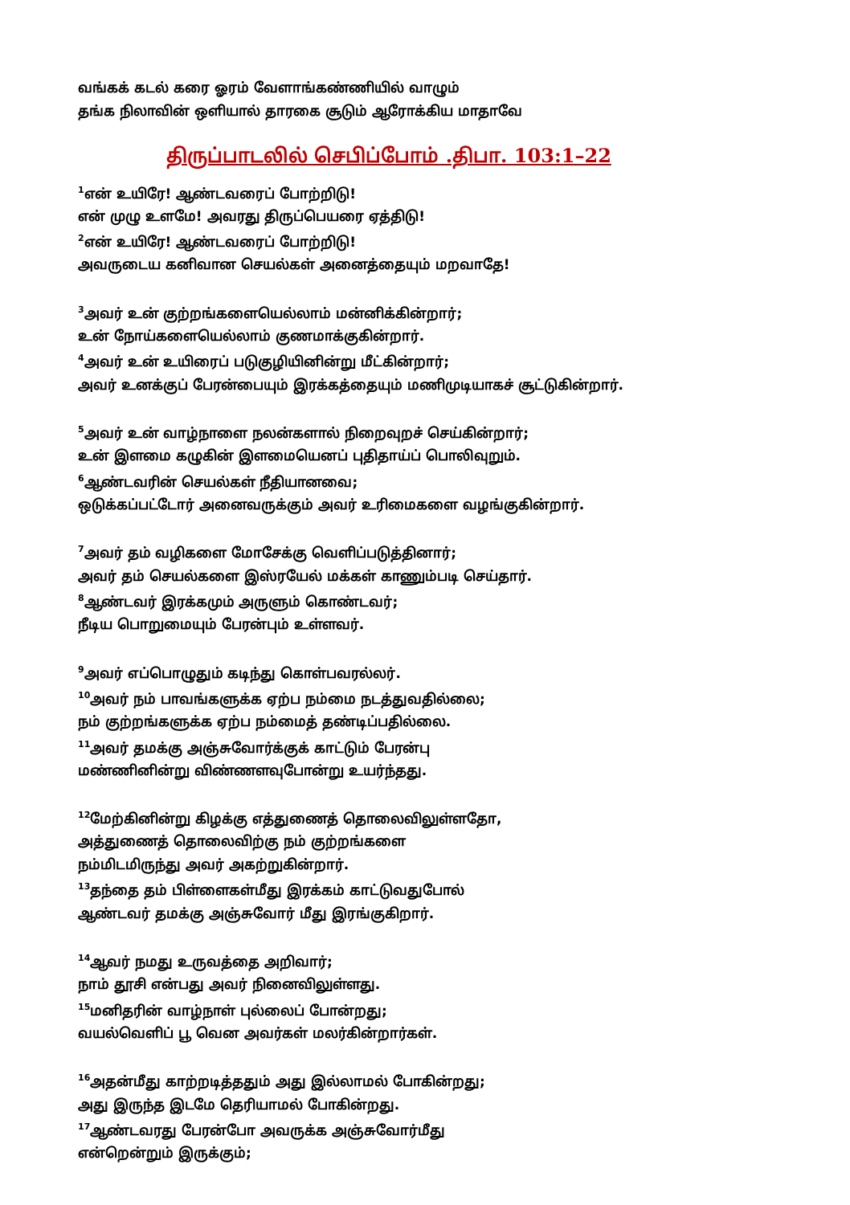வங்கக் கடல் கரை ஓரம் வேளாங்கண்ணியில் வாழும்
தங்க நிலாவின் ஒளியால் தாரகை சூடும் ஆரோக்கிய மாதாவே
திருப்பாடலில் செபிப்போம் .திபா. 103:1–22
<sup>1</sup> என் உயிரே! ஆண்டவரைப் போற்றிடு!
என் முழு உளமே! அவரது திருப்பெயரை ஏத்திடு!
<sup>2</sup> என் உயிரே! ஆண்டவரைப் போற்றிடு!
அவருடைய கனிவான செயல்கள் அனைத்தையும் மறவாதே!
<sup>3</sup> அவர் உன் குற்றங்களையெல்லாம் மன்னிக்கின்றார்;
உன் நோய்களையெல்லாம் குணமாக்குகின்றார்.
<sup>4</sup> அவர் உன் உயிரைப் படுகுழியினின்று மீட்கின்றார்;
அவர் உனக்குப் பேரன்பையும் இரக்கத்தையும் மணிமுடியாகச் சூட்டுகின்றார்.
<sup>5</sup> அவர் உன் வாழ்நாளை நலன்களால் நிறைவுறச் செய்கின்றார்;
உன் இளமை கழுகின் இளமையெனப் புதிதாய்ப் பொலிவுறும்.
<sup>6</sup> ஆண்டவரின் செயல்கள் நீதியானவை;
ஒடுக்கப்பட்டோர் அனைவருக்கும் அவர் உரிமைகளை வழங்குகின்றார்.
<sup>7</sup> அவர் தம் வழிகளை மோசேக்கு வெளிப்படுத்தினார்;
அவர் தம் செயல்களை இஸ்ரயேல் மக்கள் காணும்படி செய்தார்.
<sup>8</sup> ஆண்டவர் இரக்கமும் அருளும் கொண்டவர்;
நீடிய பொறுமையும் பேரன்பும் உள்ளவர்.
<sup>9</sup> அவர் எப்பொழுதும் கடிந்து கொள்பவரல்லர்.
<sup>10</sup> அவர் நம் பாவங்களுக்க ஏற்ப நம்மை நடத்துவதில்லை;
நம் குற்றங்களுக்க ஏற்ப நம்மைத் தண்டிப்பதில்லை.
<sup>11</sup> அவர் தமக்கு அஞ்சுவோர்க்குக் காட்டும் பேரன்பு
மண்ணினின்று விண்ணளவுபோன்று உயர்ந்தது.
<sup>12</sup> மேற்கினின்று கிழக்கு எத்துணைத் தொலைவிலுள்ளதோ,
அத்துணைத் தொலைவிற்கு நம் குற்றங்களை
நம்மிடமிருந்து அவர் அகற்றுகின்றார்.
<sup>13</sup> தந்தை தம் பிள்ளைகள்மீது இரக்கம் காட்டுவதுபோல்
ஆண்டவர் தமக்கு அஞ்சுவோர் மீது இரங்குகிறார்.
<sup>14</sup> ஆவர் நமது உருவத்தை அறிவார்;
நாம் தூசி என்பது அவர் நினைவிலுள்ளது.
<sup>15</sup> மனிதரின் வாழ்நாள் புல்லைப் போன்றது;
வயல்வெளிப் பூ வென அவர்கள் மலர்கின்றார்கள்.
<sup>16</sup> அதன்மீது காற்றடித்ததும் அது இல்லாமல் போகின்றது;
அது இருந்த இடமே தெரியாமல் போகின்றது.
<sup>17</sup> ஆண்டவரது பேரன்போ அவருக்க அஞ்சுவோர்மீது
என்றென்றும் இருக்கும்;